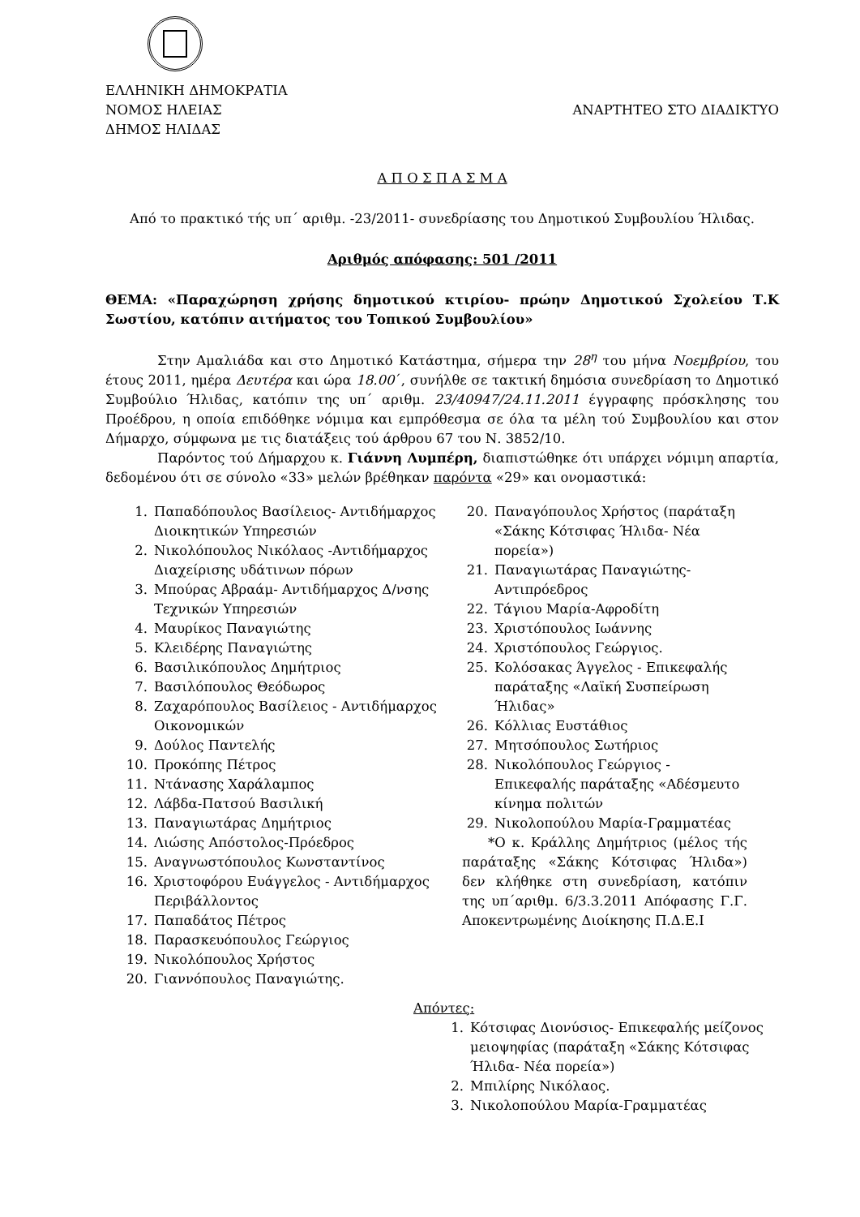ΕΛΛΗΝΙΚΗ ΔΗΜΟΚΡΑΤΙΑ
ΝΟΜΟΣ ΗΛΕΙΑΣ
ΔΗΜΟΣ ΗΛΙΔΑΣ
ΑΝΑΡΤΗΤΕΟ ΣΤΟ ΔΙΑΔΙΚΤΥΟ
Α Π Ο Σ Π Α Σ Μ Α
Από το πρακτικό τής υπ΄ αριθμ. -23/2011- συνεδρίασης του Δημοτικού Συμβουλίου Ήλιδας.
Αριθμός απόφασης: 501 /2011
ΘΕΜΑ: «Παραχώρηση χρήσης δημοτικού κτιρίου- πρώην Δημοτικού Σχολείου Τ.Κ Σωστίου, κατόπιν αιτήματος του Τοπικού Συμβουλίου»
Στην Αμαλιάδα και στο Δημοτικό Κατάστημα, σήμερα την 28<sup>η</sup> του μήνα Νοεμβρίου, του έτους 2011, ημέρα Δευτέρα και ώρα 18.00΄, συνήλθε σε τακτική δημόσια συνεδρίαση το Δημοτικό Συμβούλιο Ήλιδας, κατόπιν της υπ΄ αριθμ. 23/40947/24.11.2011 έγγραφης πρόσκλησης του Προέδρου, η οποία επιδόθηκε νόμιμα και εμπρόθεσμα σε όλα τα μέλη τού Συμβουλίου και στον Δήμαρχο, σύμφωνα με τις διατάξεις τού άρθρου 67 του Ν. 3852/10.
Παρόντος τού Δήμαρχου κ. Γιάννη Λυμπέρη, διαπιστώθηκε ότι υπάρχει νόμιμη απαρτία, δεδομένου ότι σε σύνολο «33» μελών βρέθηκαν παρόντα «29» και ονομαστικά:
1. Παπαδόπουλος Βασίλειος- Αντιδήμαρχος Διοικητικών Υπηρεσιών
2. Νικολόπουλος Νικόλαος -Αντιδήμαρχος Διαχείρισης υδάτινων πόρων
3. Μπούρας Αβραάμ- Αντιδήμαρχος Δ/νσης Τεχνικών Υπηρεσιών
4. Μαυρίκος Παναγιώτης
5. Κλειδέρης Παναγιώτης
6. Βασιλικόπουλος Δημήτριος
7. Βασιλόπουλος Θεόδωρος
8. Ζαχαρόπουλος Βασίλειος - Αντιδήμαρχος Οικονομικών
9. Δούλος Παντελής
10. Προκόπης Πέτρος
11. Ντάνασης Χαράλαμπος
12. Λάβδα-Πατσού Βασιλική
13. Παναγιωτάρας Δημήτριος
14. Λιώσης Απόστολος-Πρόεδρος
15. Αναγνωστόπουλος Κωνσταντίνος
16. Χριστοφόρου Ευάγγελος - Αντιδήμαρχος Περιβάλλοντος
17. Παπαδάτος Πέτρος
18. Παρασκευόπουλος Γεώργιος
19. Νικολόπουλος Χρήστος
20. Γιαννόπουλος Παναγιώτης.
20. Παναγόπουλος Χρήστος (παράταξη «Σάκης Κότσιφας Ήλιδα- Νέα πορεία»)
21. Παναγιωτάρας Παναγιώτης- Αντιπρόεδρος
22. Τάγιου Μαρία-Αφροδίτη
23. Χριστόπουλος Ιωάννης
24. Χριστόπουλος Γεώργιος.
25. Κολόσακας Άγγελος - Επικεφαλής παράταξης «Λαϊκή Συσπείρωση Ήλιδας»
26. Κόλλιας Ευστάθιος
27. Μητσόπουλος Σωτήριος
28. Νικολόπουλος Γεώργιος - Επικεφαλής παράταξης «Αδέσμευτο κίνημα πολιτών
29. Νικολοπούλου Μαρία-Γραμματέας
*Ο κ. Κράλλης Δημήτριος (μέλος τής παράταξης «Σάκης Κότσιφας Ήλιδα») δεν κλήθηκε στη συνεδρίαση, κατόπιν της υπ΄αριθμ. 6/3.3.2011 Απόφασης Γ.Γ. Αποκεντρωμένης Διοίκησης Π.Δ.Ε.Ι
Απόντες:
1. Κότσιφας Διονύσιος- Επικεφαλής μείζονος μειοψηφίας (παράταξη «Σάκης Κότσιφας Ήλιδα- Νέα πορεία»)
2. Μπιλίρης Νικόλαος.
3. Νικολοπούλου Μαρία-Γραμματέας